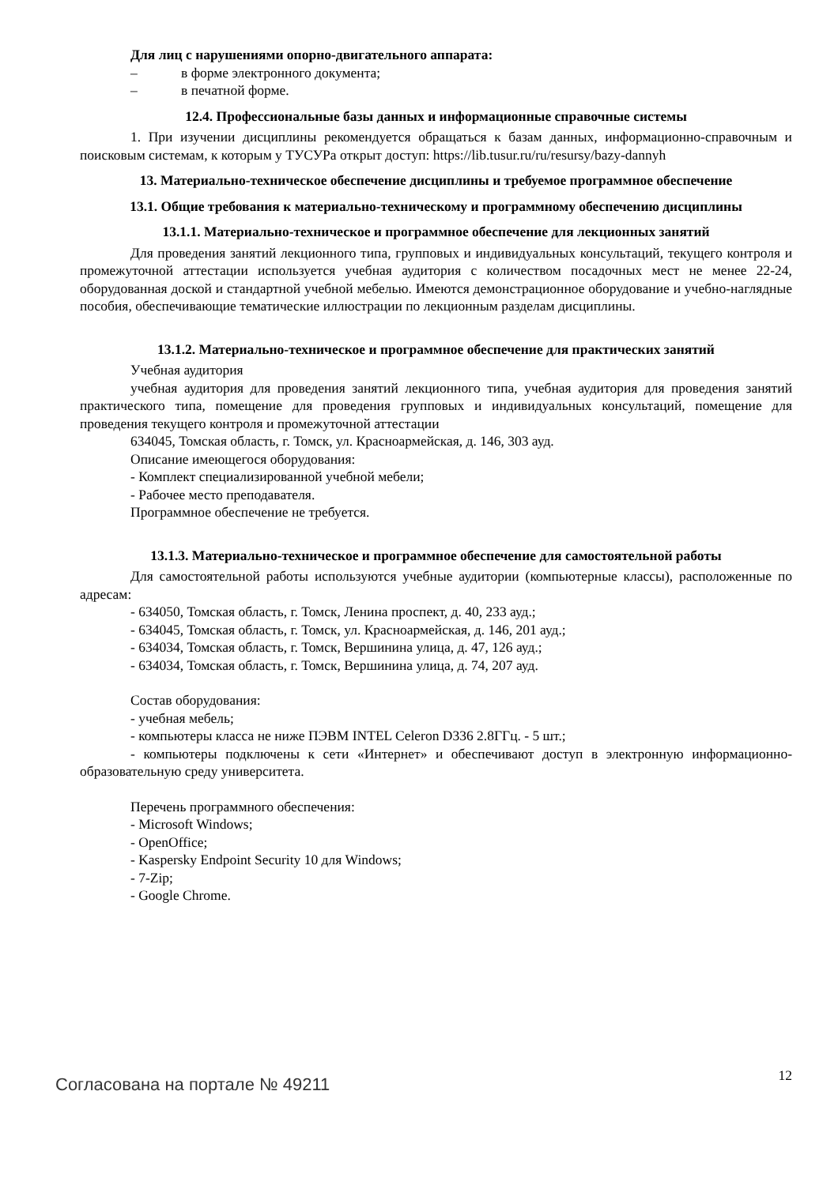Для лиц с нарушениями опорно-двигательного аппарата:
– в форме электронного документа;
– в печатной форме.
12.4. Профессиональные базы данных и информационные справочные системы
1. При изучении дисциплины рекомендуется обращаться к базам данных, информационно-справочным и поисковым системам, к которым у ТУСУРа открыт доступ: https://lib.tusur.ru/ru/resursy/bazy-dannyh
13. Материально-техническое обеспечение дисциплины и требуемое программное обеспечение
13.1. Общие требования к материально-техническому и программному обеспечению дисциплины
13.1.1. Материально-техническое и программное обеспечение для лекционных занятий
Для проведения занятий лекционного типа, групповых и индивидуальных консультаций, текущего контроля и промежуточной аттестации используется учебная аудитория с количеством посадочных мест не менее 22-24, оборудованная доской и стандартной учебной мебелью. Имеются демонстрационное оборудование и учебно-наглядные пособия, обеспечивающие тематические иллюстрации по лекционным разделам дисциплины.
13.1.2. Материально-техническое и программное обеспечение для практических занятий
Учебная аудитория
учебная аудитория для проведения занятий лекционного типа, учебная аудитория для проведения занятий практического типа, помещение для проведения групповых и индивидуальных консультаций, помещение для проведения текущего контроля и промежуточной аттестации
634045, Томская область, г. Томск, ул. Красноармейская, д. 146, 303 ауд.
Описание имеющегося оборудования:
- Комплект специализированной учебной мебели;
- Рабочее место преподавателя.
Программное обеспечение не требуется.
13.1.3. Материально-техническое и программное обеспечение для самостоятельной работы
Для самостоятельной работы используются учебные аудитории (компьютерные классы), расположенные по адресам:
- 634050, Томская область, г. Томск, Ленина проспект, д. 40, 233 ауд.;
- 634045, Томская область, г. Томск, ул. Красноармейская, д. 146, 201 ауд.;
- 634034, Томская область, г. Томск, Вершинина улица, д. 47, 126 ауд.;
- 634034, Томская область, г. Томск, Вершинина улица, д. 74, 207 ауд.
Состав оборудования:
- учебная мебель;
- компьютеры класса не ниже ПЭВМ INTEL Celeron D336 2.8ГГц. - 5 шт.;
- компьютеры подключены к сети «Интернет» и обеспечивают доступ в электронную информационно-образовательную среду университета.
Перечень программного обеспечения:
- Microsoft Windows;
- OpenOffice;
- Kaspersky Endpoint Security 10 для Windows;
- 7-Zip;
- Google Chrome.
Согласована на портале № 49211 12